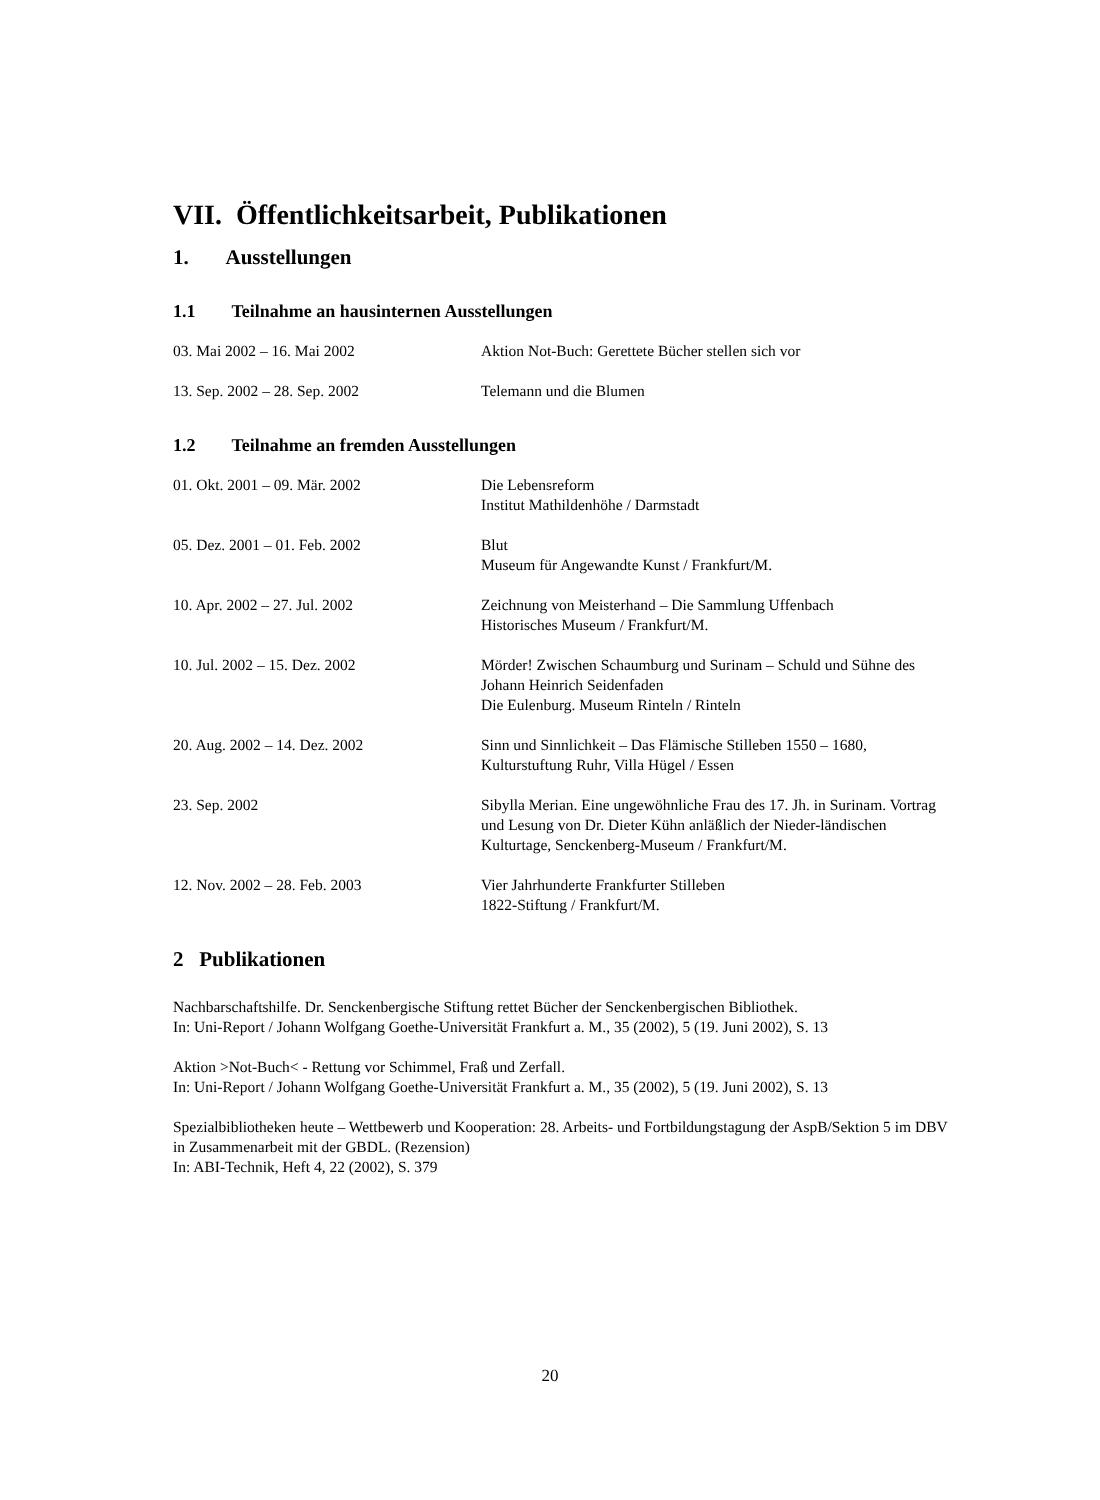VII. Öffentlichkeitsarbeit, Publikationen
1. Ausstellungen
1.1 Teilnahme an hausinternen Ausstellungen
03. Mai 2002 – 16. Mai 2002 Aktion Not-Buch: Gerettete Bücher stellen sich vor
13. Sep. 2002 – 28. Sep. 2002 Telemann und die Blumen
1.2 Teilnahme an fremden Ausstellungen
01. Okt. 2001 – 09. Mär. 2002 Die Lebensreform
Institut Mathildenhöhe / Darmstadt
05. Dez. 2001 – 01. Feb. 2002 Blut
Museum für Angewandte Kunst / Frankfurt/M.
10. Apr. 2002 – 27. Jul. 2002 Zeichnung von Meisterhand – Die Sammlung Uffenbach
Historisches Museum / Frankfurt/M.
10. Jul. 2002 – 15. Dez. 2002 Mörder! Zwischen Schaumburg und Surinam – Schuld und Sühne des Johann Heinrich Seidenfaden
Die Eulenburg. Museum Rinteln / Rinteln
20. Aug. 2002 – 14. Dez. 2002 Sinn und Sinnlichkeit – Das Flämische Stilleben 1550 – 1680,
Kulturstuftung Ruhr, Villa Hügel / Essen
23. Sep. 2002 Sibylla Merian. Eine ungewöhnliche Frau des 17. Jh. in Surinam. Vortrag und Lesung von Dr. Dieter Kühn anläßlich der Nieder-ländischen Kulturtage, Senckenberg-Museum / Frankfurt/M.
12. Nov. 2002 – 28. Feb. 2003 Vier Jahrhunderte Frankfurter Stilleben
1822-Stiftung / Frankfurt/M.
2 Publikationen
Nachbarschaftshilfe. Dr. Senckenbergische Stiftung rettet Bücher der Senckenbergischen Bibliothek.
In: Uni-Report / Johann Wolfgang Goethe-Universität Frankfurt a. M., 35 (2002), 5 (19. Juni 2002), S. 13
Aktion >Not-Buch< - Rettung vor Schimmel, Fraß und Zerfall.
In: Uni-Report / Johann Wolfgang Goethe-Universität Frankfurt a. M., 35 (2002), 5 (19. Juni 2002), S. 13
Spezialbibliotheken heute – Wettbewerb und Kooperation: 28. Arbeits- und Fortbildungstagung der AspB/Sektion 5 im DBV in Zusammenarbeit mit der GBDL. (Rezension)
In: ABI-Technik, Heft 4, 22 (2002), S. 379
20